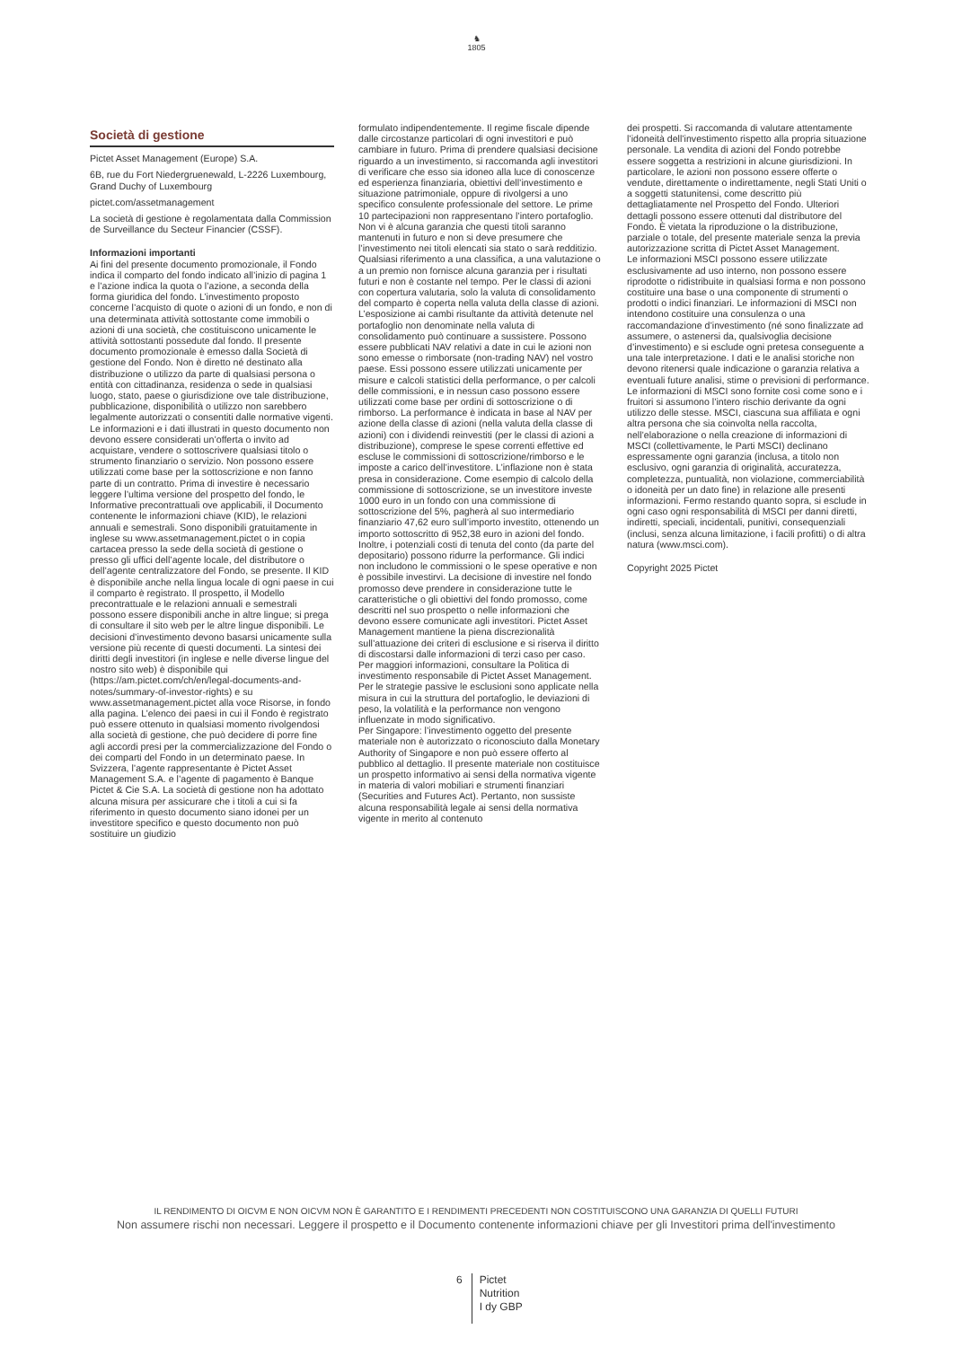♞
1805
Società di gestione
Pictet Asset Management (Europe) S.A.
6B, rue du Fort Niedergruenewald, L-2226 Luxembourg, Grand Duchy of Luxembourg
pictet.com/assetmanagement
La società di gestione è regolamentata dalla Commission de Surveillance du Secteur Financier (CSSF).
Informazioni importanti
Ai fini del presente documento promozionale, il Fondo indica il comparto del fondo indicato all’inizio di pagina 1 e l’azione indica la quota o l’azione, a seconda della forma giuridica del fondo. L’investimento proposto concerne l’acquisto di quote o azioni di un fondo, e non di una determinata attività sottostante come immobili o azioni di una società, che costituiscono unicamente le attività sottostanti possedute dal fondo. Il presente documento promozionale è emesso dalla Società di gestione del Fondo. Non è diretto né destinato alla distribuzione o utilizzo da parte di qualsiasi persona o entità con cittadinanza, residenza o sede in qualsiasi luogo, stato, paese o giurisdizione ove tale distribuzione, pubblicazione, disponibilità o utilizzo non sarebbero legalmente autorizzati o consentiti dalle normative vigenti. Le informazioni e i dati illustrati in questo documento non devono essere considerati un’offerta o invito ad acquistare, vendere o sottoscrivere qualsiasi titolo o strumento finanziario o servizio. Non possono essere utilizzati come base per la sottoscrizione e non fanno parte di un contratto. Prima di investire è necessario leggere l’ultima versione del prospetto del fondo, le Informative precontrattuali ove applicabili, il Documento contenente le informazioni chiave (KID), le relazioni annuali e semestrali. Sono disponibili gratuitamente in inglese su www.assetmanagement.pictet o in copia cartacea presso la sede della società di gestione o presso gli uffici dell’agente locale, del distributore o dell’agente centralizzatore del Fondo, se presente. Il KID è disponibile anche nella lingua locale di ogni paese in cui il comparto è registrato. Il prospetto, il Modello precontrattuale e le relazioni annuali e semestrali possono essere disponibili anche in altre lingue; si prega di consultare il sito web per le altre lingue disponibili. Le decisioni d’investimento devono basarsi unicamente sulla versione più recente di questi documenti. La sintesi dei diritti degli investitori (in inglese e nelle diverse lingue del nostro sito web) è disponibile qui (https://am.pictet.com/ch/en/legal-documents-and-notes/summary-of-investor-rights) e su www.assetmanagement.pictet alla voce Risorse, in fondo alla pagina. L’elenco dei paesi in cui il Fondo è registrato può essere ottenuto in qualsiasi momento rivolgendosi alla società di gestione, che può decidere di porre fine agli accordi presi per la commercializzazione del Fondo o dei comparti del Fondo in un determinato paese. In Svizzera, l’agente rappresentante è Pictet Asset Management S.A. e l’agente di pagamento è Banque Pictet & Cie S.A. La società di gestione non ha adottato alcuna misura per assicurare che i titoli a cui si fa riferimento in questo documento siano idonei per un investitore specifico e questo documento non può sostituire un giudizio
formulato indipendentemente. Il regime fiscale dipende dalle circostanze particolari di ogni investitori e può cambiare in futuro. Prima di prendere qualsiasi decisione riguardo a un investimento, si raccomanda agli investitori di verificare che esso sia idoneo alla luce di conoscenze ed esperienza finanziaria, obiettivi dell’investimento e situazione patrimoniale, oppure di rivolgersi a uno specifico consulente professionale del settore. Le prime 10 partecipazioni non rappresentano l’intero portafoglio. Non vi è alcuna garanzia che questi titoli saranno mantenuti in futuro e non si deve presumere che l’investimento nei titoli elencati sia stato o sarà redditizio. Qualsiasi riferimento a una classifica, a una valutazione o a un premio non fornisce alcuna garanzia per i risultati futuri e non è costante nel tempo. Per le classi di azioni con copertura valutaria, solo la valuta di consolidamento del comparto è coperta nella valuta della classe di azioni. L’esposizione ai cambi risultante da attività detenute nel portafoglio non denominate nella valuta di consolidamento può continuare a sussistere. Possono essere pubblicati NAV relativi a date in cui le azioni non sono emesse o rimborsate (non-trading NAV) nel vostro paese. Essi possono essere utilizzati unicamente per misure e calcoli statistici della performance, o per calcoli delle commissioni, e in nessun caso possono essere utilizzati come base per ordini di sottoscrizione o di rimborso. La performance è indicata in base al NAV per azione della classe di azioni (nella valuta della classe di azioni) con i dividendi reinvestiti (per le classi di azioni a distribuzione), comprese le spese correnti effettive ed escluse le commissioni di sottoscrizione/rimborso e le imposte a carico dell’investitore. L’inflazione non è stata presa in considerazione. Come esempio di calcolo della commissione di sottoscrizione, se un investitore investe 1000 euro in un fondo con una commissione di sottoscrizione del 5%, pagherà al suo intermediario finanziario 47,62 euro sull’importo investito, ottenendo un importo sottoscritto di 952,38 euro in azioni del fondo. Inoltre, i potenziali costi di tenuta del conto (da parte del depositario) possono ridurre la performance. Gli indici non includono le commissioni o le spese operative e non è possibile investirvi. La decisione di investire nel fondo promosso deve prendere in considerazione tutte le caratteristiche o gli obiettivi del fondo promosso, come descritti nel suo prospetto o nelle informazioni che devono essere comunicate agli investitori. Pictet Asset Management mantiene la piena discrezionalità sull’attuazione dei criteri di esclusione e si riserva il diritto di discostarsi dalle informazioni di terzi caso per caso. Per maggiori informazioni, consultare la Politica di investimento responsabile di Pictet Asset Management. Per le strategie passive le esclusioni sono applicate nella misura in cui la struttura del portafoglio, le deviazioni di peso, la volatilità e la performance non vengono influenzate in modo significativo.
Per Singapore: l’investimento oggetto del presente materiale non è autorizzato o riconosciuto dalla Monetary Authority of Singapore e non può essere offerto al pubblico al dettaglio. Il presente materiale non costituisce un prospetto informativo ai sensi della normativa vigente in materia di valori mobiliari e strumenti finanziari (Securities and Futures Act). Pertanto, non sussiste alcuna responsabilità legale ai sensi della normativa vigente in merito al contenuto
dei prospetti. Si raccomanda di valutare attentamente l’idoneità dell’investimento rispetto alla propria situazione personale. La vendita di azioni del Fondo potrebbe essere soggetta a restrizioni in alcune giurisdizioni. In particolare, le azioni non possono essere offerte o vendute, direttamente o indirettamente, negli Stati Uniti o a soggetti statunitensi, come descritto più dettagliatamente nel Prospetto del Fondo. Ulteriori dettagli possono essere ottenuti dal distributore del Fondo. È vietata la riproduzione o la distribuzione, parziale o totale, del presente materiale senza la previa autorizzazione scritta di Pictet Asset Management.
Le informazioni MSCI possono essere utilizzate esclusivamente ad uso interno, non possono essere riprodotte o ridistribuite in qualsiasi forma e non possono costituire una base o una componente di strumenti o prodotti o indici finanziari. Le informazioni di MSCI non intendono costituire una consulenza o una raccomandazione d’investimento (né sono finalizzate ad assumere, o astenersi da, qualsivoglia decisione d’investimento) e si esclude ogni pretesa conseguente a una tale interpretazione. I dati e le analisi storiche non devono ritenersi quale indicazione o garanzia relativa a eventuali future analisi, stime o previsioni di performance. Le informazioni di MSCI sono fornite così come sono e i fruitori si assumono l’intero rischio derivante da ogni utilizzo delle stesse. MSCI, ciascuna sua affiliata e ogni altra persona che sia coinvolta nella raccolta, nell’elaborazione o nella creazione di informazioni di MSCI (collettivamente, le Parti MSCI) declinano espressamente ogni garanzia (inclusa, a titolo non esclusivo, ogni garanzia di originalità, accuratezza, completezza, puntualità, non violazione, commerciabilità o idoneità per un dato fine) in relazione alle presenti informazioni. Fermo restando quanto sopra, si esclude in ogni caso ogni responsabilità di MSCI per danni diretti, indiretti, speciali, incidentali, punitivi, consequenziali (inclusi, senza alcuna limitazione, i facili profitti) o di altra natura (www.msci.com).
Copyright 2025 Pictet
IL RENDIMENTO DI OICVM E NON OICVM NON È GARANTITO E I RENDIMENTI PRECEDENTI NON COSTITUISCONO UNA GARANZIA DI QUELLI FUTURI
Non assumere rischi non necessari. Leggere il prospetto e il Documento contenente informazioni chiave per gli Investitori prima dell'investimento
6
Pictet
Nutrition
I dy GBP